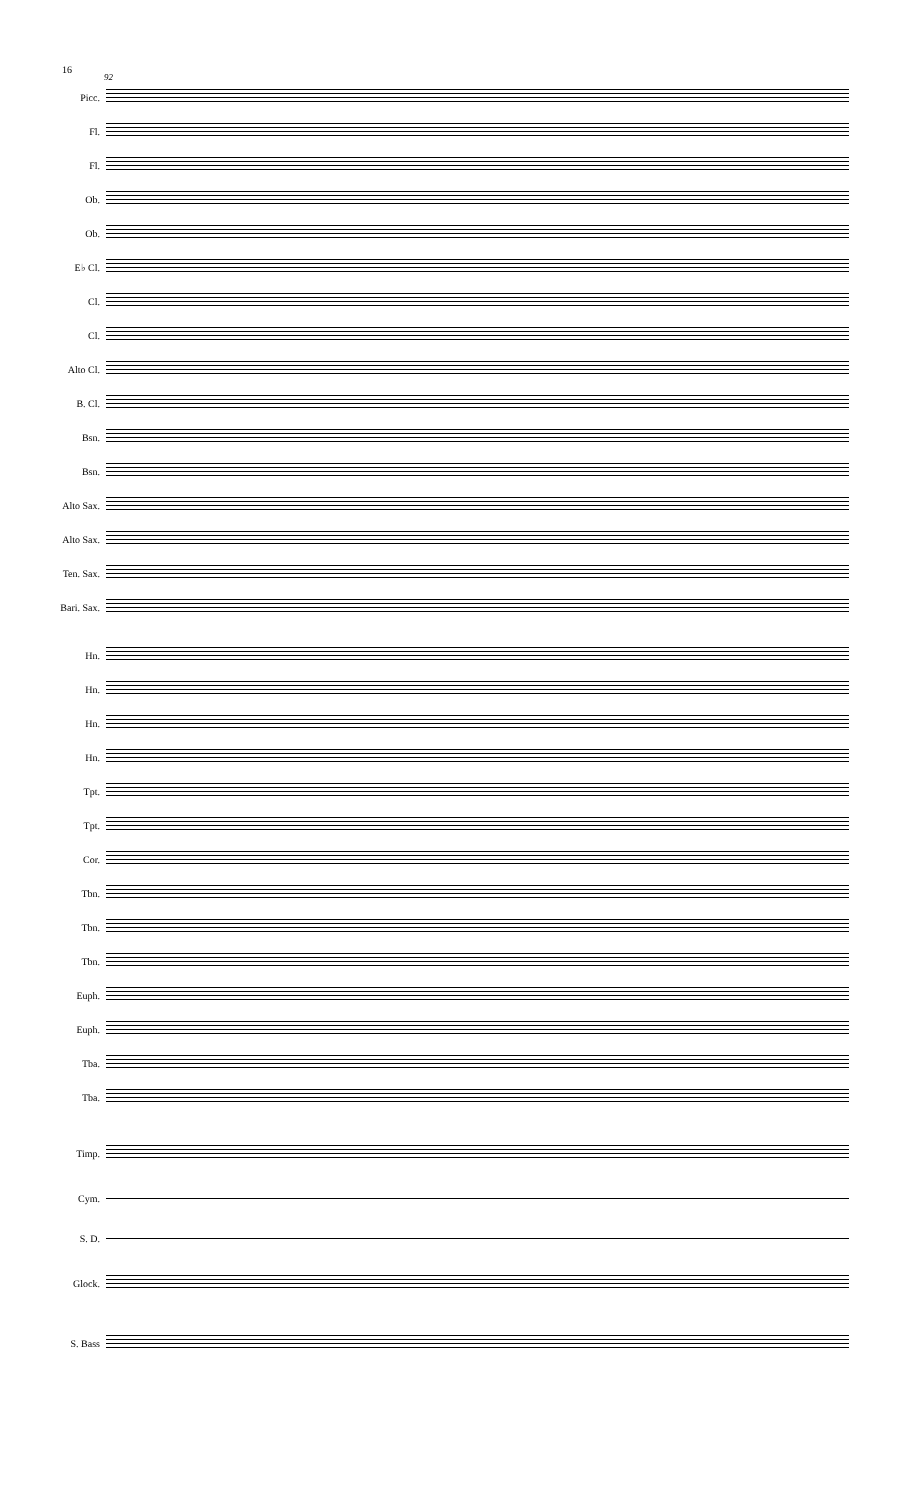16
92
Picc.
Fl.
Fl.
Ob.
Ob.
E♭ Cl.
Cl.
Cl.
Alto Cl.
B. Cl.
Bsn.
Bsn.
Alto Sax.
Alto Sax.
Ten. Sax.
Bari. Sax.
Hn.
Hn.
Hn.
Hn.
Tpt.
Tpt.
Cor.
Tbn.
Tbn.
Tbn.
Euph.
Euph.
Tba.
Tba.
Timp.
Cym.
S. D.
Glock.
S. Bass